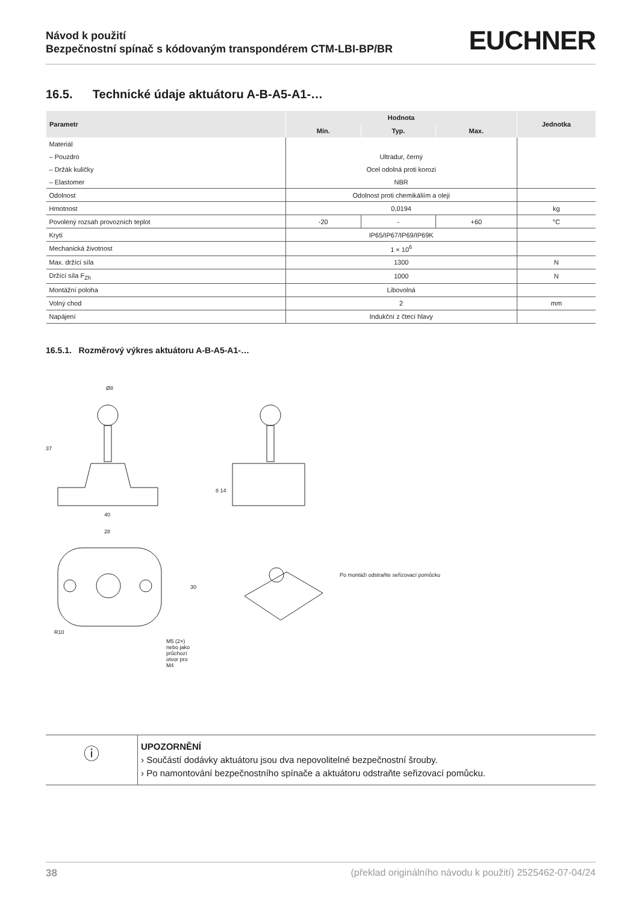Návod k použití
Bezpečnostní spínač s kódovaným transpondérem CTM-LBI-BP/BR
EUCHNER
16.5. Technické údaje aktuátoru A-B-A5-A1-…
| Parametr | Hodnota | | | Jednotka |
| --- | --- | --- | --- | --- |
| | Min. | Typ. | Max. | |
| Materiál | | | | |
| – Pouzdro | Ultradur, černý | | | |
| – Držák kuličky | Ocel odolná proti korozi | | | |
| – Elastomer | NBR | | | |
| Odolnost | Odolnost proti chemikáliím a oleji | | | |
| Hmotnost | 0,0194 | | | kg |
| Povolený rozsah provozních teplot | -20 | - | +60 | °C |
| Krytí | IP65/IP67/IP69/IP69K | | | |
| Mechanická životnost | 1 × 10<sup>6</sup> | | | |
| Max. držící síla | 1300 | | | N |
| Držící síla F<sub>Zh</sub> | 1000 | | | N |
| Montážní poloha | Libovolná | | | |
| Volný chod | 2 | | | mm |
| Napájení | Indukční z čtecí hlavy | | | |
16.5.1. Rozměrový výkres aktuátoru A-B-A5-A1-…
Ø8
37
8 14
40
28
30
R10
M5 (2×) nebo jako průchozí otvor pro M4
Po montáži odstraňte seřizovací pomůcku
ⓘ
UPOZORNĚNÍ
› Součástí dodávky aktuátoru jsou dva nepovolitelné bezpečnostní šrouby.
› Po namontování bezpečnostního spínače a aktuátoru odstraňte seřizovací pomůcku.
38 (překlad originálního návodu k použití) 2525462-07-04/24